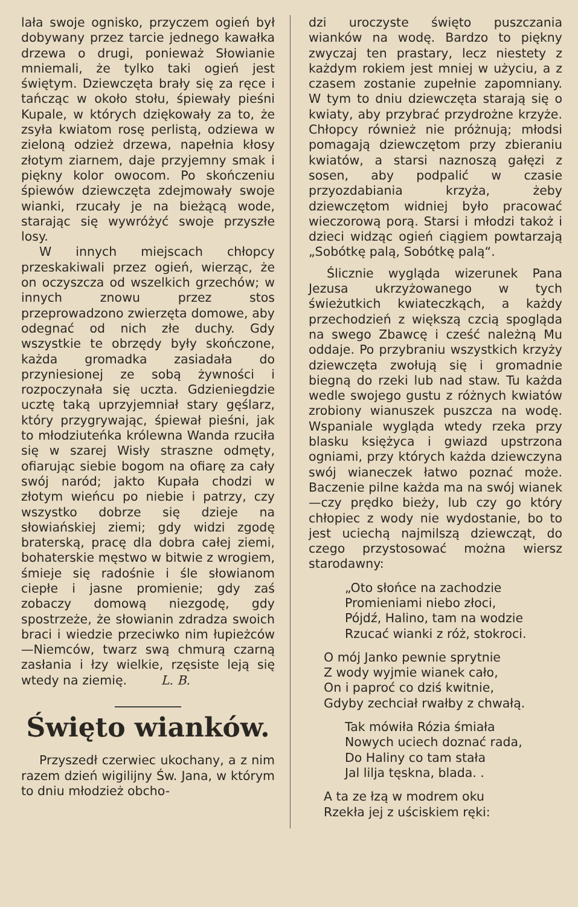lała swoje ognisko, przyczem ogień był dobywany przez tarcie jednego kawałka drzewa o drugi, ponieważ Słowianie mniemali, że tylko taki ogień jest świętym. Dziewczęta brały się za ręce i tańcząc w około stołu, śpiewały pieśni Kupale, w których dziękowały za to, że zsyła kwiatom rosę perlistą, odziewa w zieloną odzież drzewa, napełnia kłosy złotym ziarnem, daje przyjemny smak i piękny kolor owocom. Po skończeniu śpiewów dziewczęta zdejmowały swoje wianki, rzucały je na bieżącą wode, starając się wywróżyć swoje przyszłe losy.
W innych miejscach chłopcy przeskakiwali przez ogień, wierząc, że on oczyszcza od wszelkich grzechów; w innych znowu przez stos przeprowadzono zwierzęta domowe, aby odegnać od nich złe duchy. Gdy wszystkie te obrzędy były skończone, każda gromadka zasiadała do przyniesionej ze sobą żywności i rozpoczynała się uczta. Gdzieniegdzie ucztę taką uprzyjemniał stary gęślarz, który przygrywając, śpiewał pieśni, jak to młodziuteńka królewna Wanda rzuciła się w szarej Wisły straszne odmęty, ofiarując siebie bogom na ofiarę za cały swój naród; jakto Kupała chodzi w złotym wieńcu po niebie i patrzy, czy wszystko dobrze się dzieje na słowiańskiej ziemi; gdy widzi zgodę braterską, pracę dla dobra całej ziemi, bohaterskie męstwo w bitwie z wrogiem, śmieje się radośnie i śle słowianom ciepłe i jasne promienie; gdy zaś zobaczy domową niezgodę, gdy spostrzeże, że słowianin zdradza swoich braci i wiedzie przeciwko nim łupieżców—Niemców, twarz swą chmurą czarną zasłania i łzy wielkie, rzęsiste leją się wtedy na ziemię. L. B.
Święto wianków.
Przyszedł czerwiec ukochany, a z nim razem dzień wigilijny Św. Jana, w którym to dniu młodzież obcho-
dzi uroczyste święto puszczania wianków na wodę. Bardzo to piękny zwyczaj ten prastary, lecz niestety z każdym rokiem jest mniej w użyciu, a z czasem zostanie zupełnie zapomniany. W tym to dniu dziewczęta starają się o kwiaty, aby przybrać przydrożne krzyże. Chłopcy również nie próżnują; młodsi pomagają dziewczętom przy zbieraniu kwiatów, a starsi naznoszą gałęzi z sosen, aby podpalić w czasie przyozdabiania krzyża, żeby dziewczętom widniej było pracować wieczorową porą. Starsi i młodzi takoż i dzieci widząc ogień ciągiem powtarzają „Sobótkę palą, Sobótkę palą“.
Ślicznie wygląda wizerunek Pana Jezusa ukrzyżowanego w tych świeżutkich kwiateczkąch, a każdy przechodzień z większą czcią spogląda na swego Zbawcę i cześć należną Mu oddaje. Po przybraniu wszystkich krzyży dziewczęta zwołują się i gromadnie biegną do rzeki lub nad staw. Tu każda wedle swojego gustu z różnych kwiatów zrobiony wianuszek puszcza na wodę. Wspaniale wygląda wtedy rzeka przy blasku księżyca i gwiazd upstrzona ogniami, przy których każda dziewczyna swój wianeczek łatwo poznać może. Baczenie pilne każda ma na swój wianek—czy prędko bieży, lub czy go który chłopiec z wody nie wydostanie, bo to jest uciechą najmilszą dziewcząt, do czego przystosować można wiersz starodawny:
„Oto słońce na zachodzie
Promieniami niebo złoci,
Pójdź, Halino, tam na wodzie
Rzucać wianki z róż, stokroci.
O mój Janko pewnie sprytnie
Z wody wyjmie wianek cało,
On i paproć co dziś kwitnie,
Gdyby zechciał rwałby z chwałą.
Tak mówiła Rózia śmiała
Nowych uciech doznać rada,
Do Haliny co tam stała
Jal lilja tęskna, blada. .
A ta ze łzą w modrem oku
Rzekła jej z uściskiem ręki: